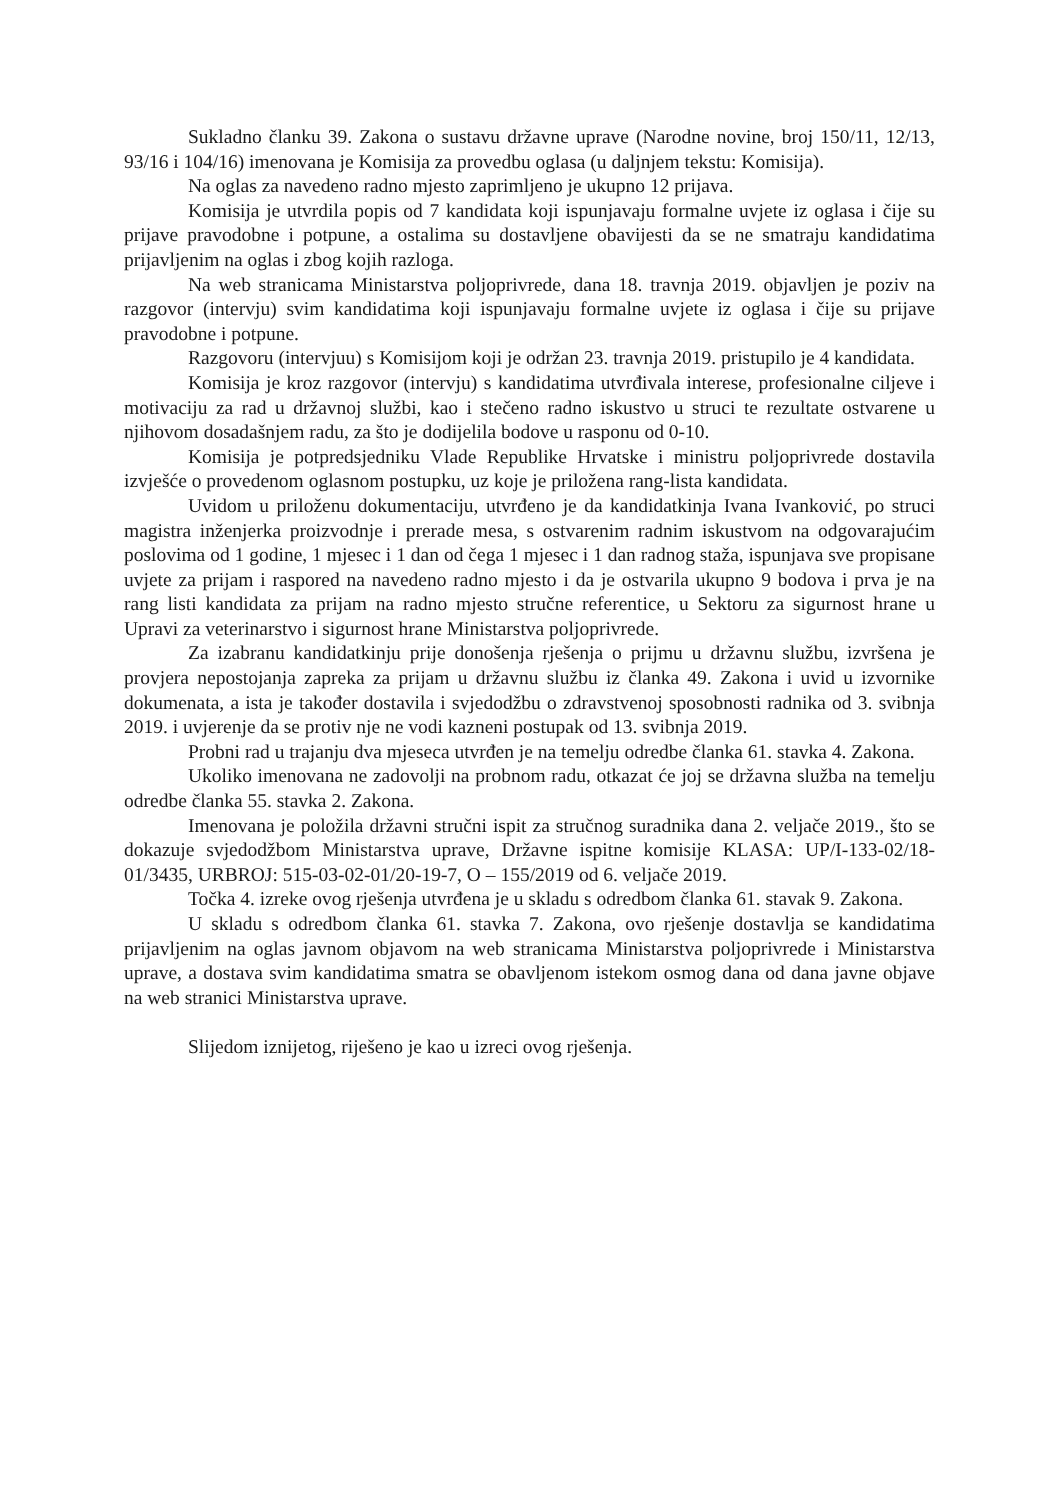Sukladno članku 39. Zakona o sustavu državne uprave (Narodne novine, broj 150/11, 12/13, 93/16 i 104/16) imenovana je Komisija za provedbu oglasa (u daljnjem tekstu: Komisija).
Na oglas za navedeno radno mjesto zaprimljeno je ukupno 12 prijava.
Komisija je utvrdila popis od 7 kandidata koji ispunjavaju formalne uvjete iz oglasa i čije su prijave pravodobne i potpune, a ostalima su dostavljene obavijesti da se ne smatraju kandidatima prijavljenim na oglas i zbog kojih razloga.
Na web stranicama Ministarstva poljoprivrede, dana 18. travnja 2019. objavljen je poziv na razgovor (intervju) svim kandidatima koji ispunjavaju formalne uvjete iz oglasa i čije su prijave pravodobne i potpune.
Razgovoru (intervjuu) s Komisijom koji je održan 23. travnja 2019. pristupilo je 4 kandidata.
Komisija je kroz razgovor (intervju) s kandidatima utvrđivala interese, profesionalne ciljeve i motivaciju za rad u državnoj službi, kao i stečeno radno iskustvo u struci te rezultate ostvarene u njihovom dosadašnjem radu, za što je dodijelila bodove u rasponu od 0-10.
Komisija je potpredsjedniku Vlade Republike Hrvatske i ministru poljoprivrede dostavila izvješće o provedenom oglasnom postupku, uz koje je priložena rang-lista kandidata.
Uvidom u priloženu dokumentaciju, utvrđeno je da kandidatkinja Ivana Ivanković, po struci magistra inženjerka proizvodnje i prerade mesa, s ostvarenim radnim iskustvom na odgovarajućim poslovima od 1 godine, 1 mjesec i 1 dan od čega 1 mjesec i 1 dan radnog staža, ispunjava sve propisane uvjete za prijam i raspored na navedeno radno mjesto i da je ostvarila ukupno 9 bodova i prva je na rang listi kandidata za prijam na radno mjesto stručne referentice, u Sektoru za sigurnost hrane u Upravi za veterinarstvo i sigurnost hrane Ministarstva poljoprivrede.
Za izabranu kandidatkinju prije donošenja rješenja o prijmu u državnu službu, izvršena je provjera nepostojanja zapreka za prijam u državnu službu iz članka 49. Zakona i uvid u izvornike dokumenata, a ista je također dostavila i svjedodžbu o zdravstvenoj sposobnosti radnika od 3. svibnja 2019. i uvjerenje da se protiv nje ne vodi kazneni postupak od 13. svibnja 2019.
Probni rad u trajanju dva mjeseca utvrđen je na temelju odredbe članka 61. stavka 4. Zakona.
Ukoliko imenovana ne zadovolji na probnom radu, otkazat će joj se državna služba na temelju odredbe članka 55. stavka 2. Zakona.
Imenovana je položila državni stručni ispit za stručnog suradnika dana 2. veljače 2019., što se dokazuje svjedodžbom Ministarstva uprave, Državne ispitne komisije KLASA: UP/I-133-02/18-01/3435, URBROJ: 515-03-02-01/20-19-7, O – 155/2019 od 6. veljače 2019.
Točka 4. izreke ovog rješenja utvrđena je u skladu s odredbom članka 61. stavak 9. Zakona.
U skladu s odredbom članka 61. stavka 7. Zakona, ovo rješenje dostavlja se kandidatima prijavljenim na oglas javnom objavom na web stranicama Ministarstva poljoprivrede i Ministarstva uprave, a dostava svim kandidatima smatra se obavljenom istekom osmog dana od dana javne objave na web stranici Ministarstva uprave.
Slijedom iznijetog, riješeno je kao u izreci ovog rješenja.